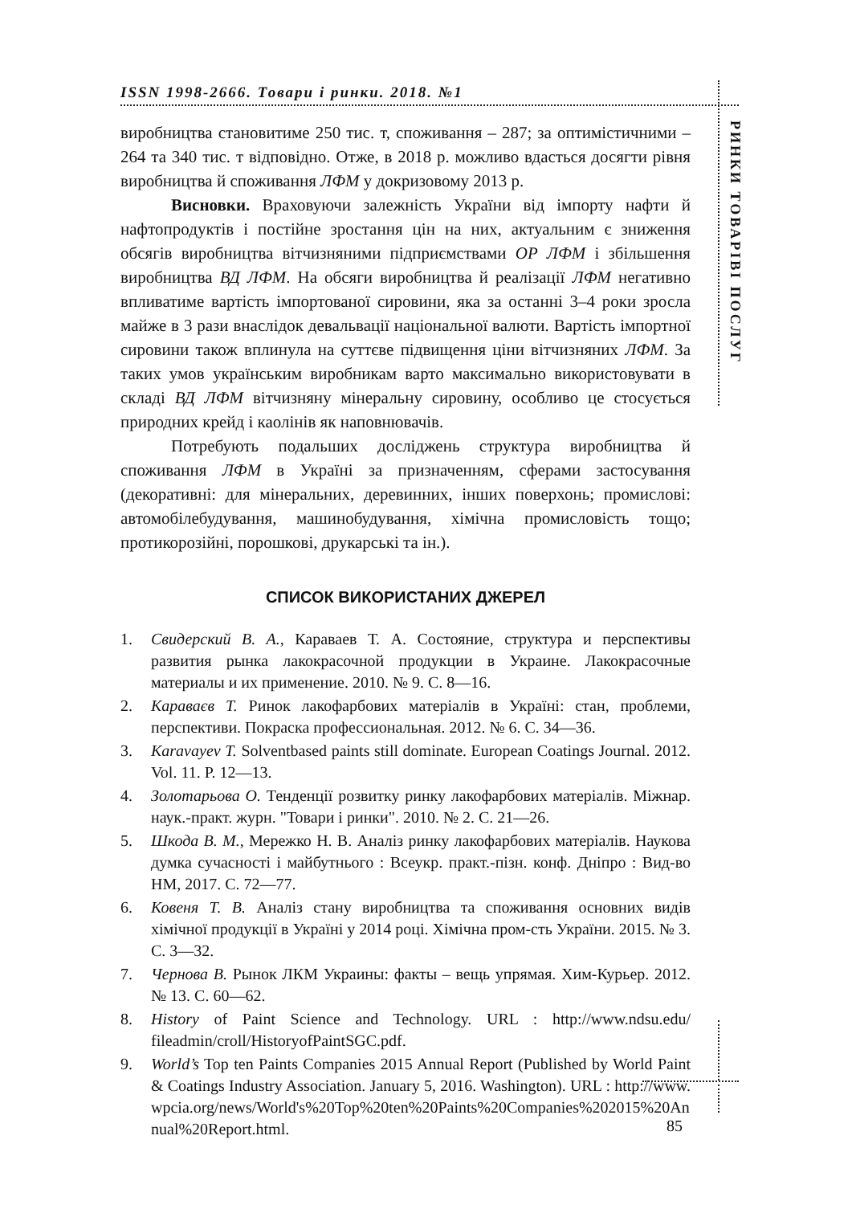ISSN 1998-2666. Товари і ринки. 2018. №1
РИНКИ ТОВАРІВ
І ПОСЛУГ
виробництва становитиме 250 тис. т, споживання – 287; за оптимістичними – 264 та 340 тис. т відповідно. Отже, в 2018 р. можливо вдасться досягти рівня виробництва й споживання ЛФМ у докризовому 2013 р.
Висновки. Враховуючи залежність України від імпорту нафти й нафтопродуктів і постійне зростання цін на них, актуальним є зниження обсягів виробництва вітчизняними підприємствами ОР ЛФМ і збільшення виробництва ВД ЛФМ. На обсяги виробництва й реалізації ЛФМ негативно впливатиме вартість імпортованої сировини, яка за останні 3–4 роки зросла майже в 3 рази внаслідок девальвації національної валюти. Вартість імпортної сировини також вплинула на суттєве підвищення ціни вітчизняних ЛФМ. За таких умов українським виробникам варто максимально використовувати в складі ВД ЛФМ вітчизняну мінеральну сировину, особливо це стосується природних крейд і каолінів як наповнювачів.
Потребують подальших досліджень структура виробництва й споживання ЛФМ в Україні за призначенням, сферами застосування (декоративні: для мінеральних, деревинних, інших поверхонь; промислові: автомобілебудування, машинобудування, хімічна промисловість тощо; протикорозійні, порошкові, друкарські та ін.).
СПИСОК ВИКОРИСТАНИХ ДЖЕРЕЛ
1. Свидерский В. А., Караваев Т. А. Состояние, структура и перспективы развития рынка лакокрасочной продукции в Украине. Лакокрасочные материалы и их применение. 2010. № 9. С. 8—16.
2. Караваєв Т. Ринок лакофарбових матеріалів в Україні: стан, проблеми, перспективи. Покраска профессиональная. 2012. № 6. С. 34—36.
3. Karavayev T. Solventbased paints still dominate. European Coatings Journal. 2012. Vol. 11. P. 12—13.
4. Золотарьова О. Тенденції розвитку ринку лакофарбових матеріалів. Міжнар. наук.-практ. журн. "Товари і ринки". 2010. № 2. С. 21—26.
5. Шкода В. М., Мережко Н. В. Аналіз ринку лакофарбових матеріалів. Наукова думка сучасності і майбутнього : Всеукр. практ.-пізн. конф. Дніпро : Вид-во НМ, 2017. С. 72—77.
6. Ковеня Т. В. Аналіз стану виробництва та споживання основних видів хімічної продукції в Україні у 2014 році. Хімічна пром-сть України. 2015. № 3. С. 3—32.
7. Чернова В. Рынок ЛКМ Украины: факты – вещь упрямая. Хим-Курьер. 2012. № 13. С. 60—62.
8. History of Paint Science and Technology. URL : http://www.ndsu.edu/ fileadmin/croll/HistoryofPaintSGC.pdf.
9. World’s Top ten Paints Companies 2015 Annual Report (Published by World Paint & Coatings Industry Association. January 5, 2016. Washington). URL : http://www.wpcia.org/news/World's%20Top%20ten%20Paints%20Companies%202015%20Annual%20Report.html.
85